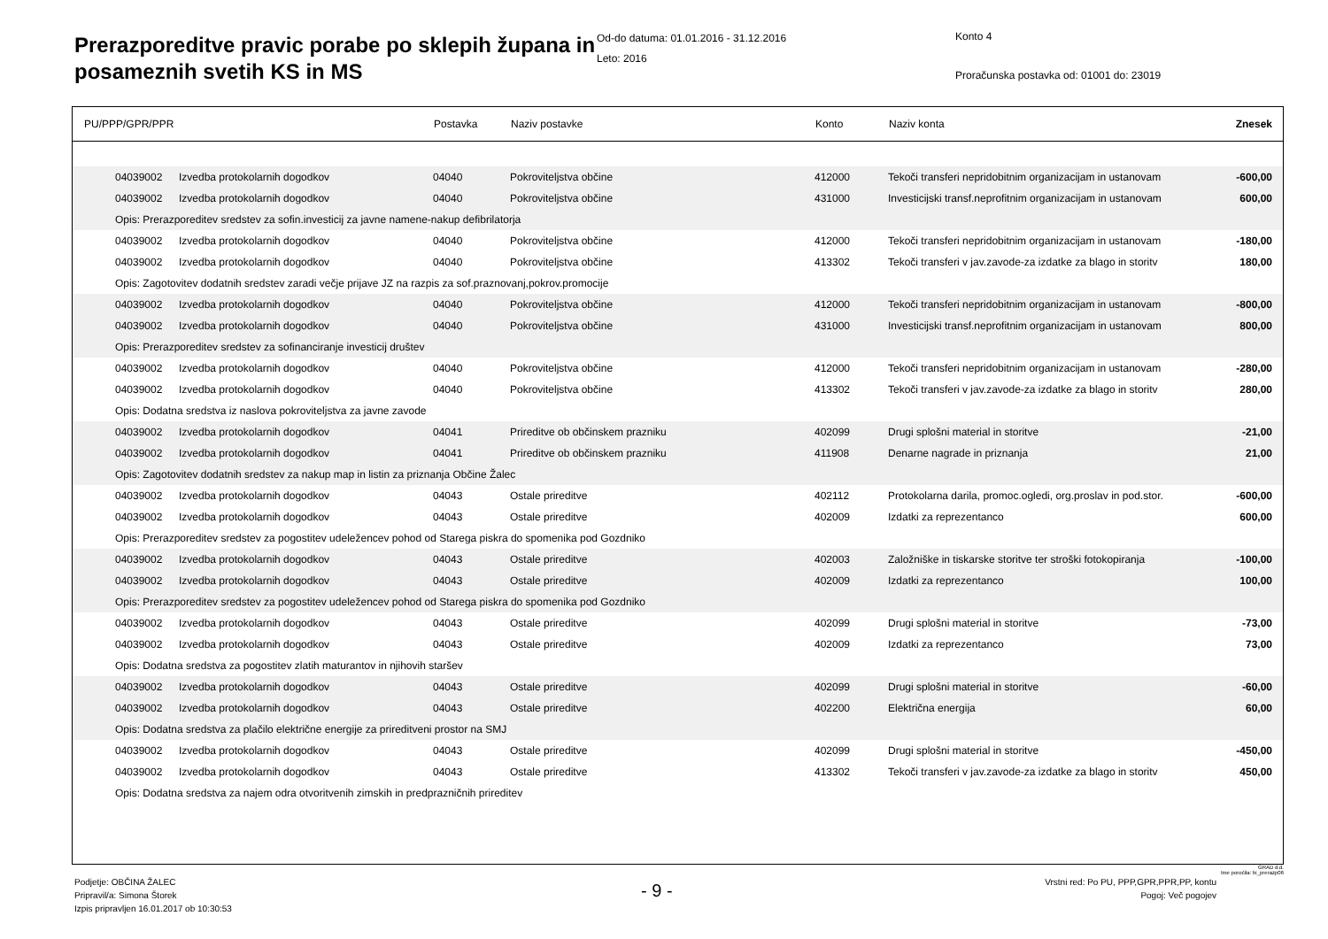Prerazporeditve pravic porabe po sklepih župana in posameznih svetih KS in MS
Od-do datuma: 01.01.2016 - 31.12.2016
Leto: 2016
Konto 4
Proračunska postavka od: 01001 do: 23019
| PU/PPP/GPR/PPR | | | Postavka | Naziv postavke | Konto | Naziv konta | Znesek |
| --- | --- | --- | --- | --- | --- | --- | --- |
| | 04039002 | Izvedba protokolarnih dogodkov | 04040 | Pokroviteljstva občine | 412000 | Tekoči transferi nepridobitnim organizacijam in ustanovam | -600,00 |
| | 04039002 | Izvedba protokolarnih dogodkov | 04040 | Pokroviteljstva občine | 431000 | Investicijski transf.neprofitnim organizacijam in ustanovam | 600,00 |
| | Opis: Prerazporeditev sredstev za sofin.investicij za javne namene-nakup defibrilatorja | | | | | | |
| | 04039002 | Izvedba protokolarnih dogodkov | 04040 | Pokroviteljstva občine | 412000 | Tekoči transferi nepridobitnim organizacijam in ustanovam | -180,00 |
| | 04039002 | Izvedba protokolarnih dogodkov | 04040 | Pokroviteljstva občine | 413302 | Tekoči transferi v jav.zavode-za izdatke za blago in storitv | 180,00 |
| | Opis: Zagotovitev dodatnih sredstev zaradi večje prijave JZ na razpis za sof.praznovanj,pokrov.promocije | | | | | | |
| | 04039002 | Izvedba protokolarnih dogodkov | 04040 | Pokroviteljstva občine | 412000 | Tekoči transferi nepridobitnim organizacijam in ustanovam | -800,00 |
| | 04039002 | Izvedba protokolarnih dogodkov | 04040 | Pokroviteljstva občine | 431000 | Investicijski transf.neprofitnim organizacijam in ustanovam | 800,00 |
| | Opis: Prerazporeditev sredstev za sofinanciranje investicij društev | | | | | | |
| | 04039002 | Izvedba protokolarnih dogodkov | 04040 | Pokroviteljstva občine | 412000 | Tekoči transferi nepridobitnim organizacijam in ustanovam | -280,00 |
| | 04039002 | Izvedba protokolarnih dogodkov | 04040 | Pokroviteljstva občine | 413302 | Tekoči transferi v jav.zavode-za izdatke za blago in storitv | 280,00 |
| | Opis: Dodatna sredstva iz naslova pokroviteljstva za javne zavode | | | | | | |
| | 04039002 | Izvedba protokolarnih dogodkov | 04041 | Prireditve ob občinskem prazniku | 402099 | Drugi splošni material in storitve | -21,00 |
| | 04039002 | Izvedba protokolarnih dogodkov | 04041 | Prireditve ob občinskem prazniku | 411908 | Denarne nagrade in priznanja | 21,00 |
| | Opis: Zagotovitev dodatnih sredstev za nakup map in listin za priznanja Občine Žalec | | | | | | |
| | 04039002 | Izvedba protokolarnih dogodkov | 04043 | Ostale prireditve | 402112 | Protokolarna darila, promoc.ogledi, org.proslav in pod.stor. | -600,00 |
| | 04039002 | Izvedba protokolarnih dogodkov | 04043 | Ostale prireditve | 402009 | Izdatki za reprezentanco | 600,00 |
| | Opis: Prerazporeditev sredstev za pogostitev udeležencev pohod od Starega piskra do spomenika pod Gozdniko | | | | | | |
| | 04039002 | Izvedba protokolarnih dogodkov | 04043 | Ostale prireditve | 402003 | Založniške in tiskarske storitve ter stroški fotokopiranja | -100,00 |
| | 04039002 | Izvedba protokolarnih dogodkov | 04043 | Ostale prireditve | 402009 | Izdatki za reprezentanco | 100,00 |
| | Opis: Prerazporeditev sredstev za pogostitev udeležencev pohod od Starega piskra do spomenika pod Gozdniko | | | | | | |
| | 04039002 | Izvedba protokolarnih dogodkov | 04043 | Ostale prireditve | 402099 | Drugi splošni material in storitve | -73,00 |
| | 04039002 | Izvedba protokolarnih dogodkov | 04043 | Ostale prireditve | 402009 | Izdatki za reprezentanco | 73,00 |
| | Opis: Dodatna sredstva za pogostitev zlatih maturantov in njihovih staršev | | | | | | |
| | 04039002 | Izvedba protokolarnih dogodkov | 04043 | Ostale prireditve | 402099 | Drugi splošni material in storitve | -60,00 |
| | 04039002 | Izvedba protokolarnih dogodkov | 04043 | Ostale prireditve | 402200 | Električna energija | 60,00 |
| | Opis: Dodatna sredstva za plačilo električne energije za prireditveni prostor na SMJ | | | | | | |
| | 04039002 | Izvedba protokolarnih dogodkov | 04043 | Ostale prireditve | 402099 | Drugi splošni material in storitve | -450,00 |
| | 04039002 | Izvedba protokolarnih dogodkov | 04043 | Ostale prireditve | 413302 | Tekoči transferi v jav.zavode-za izdatke za blago in storitv | 450,00 |
| | Opis: Dodatna sredstva za najem odra otvoritvenih zimskih in predprazničnih prireditev | | | | | | |
GRAD d.d.
Ime poročila: bi_prerazp06
Podjetje: OBČINA ŽALEC
Pripravil/a: Simona Štorek
Izpis pripravljen 16.01.2017 ob 10:30:53
- 9 -
Vrstni red: Po PU, PPP,GPR,PPR,PP, kontu
Pogoj: Več pogojev